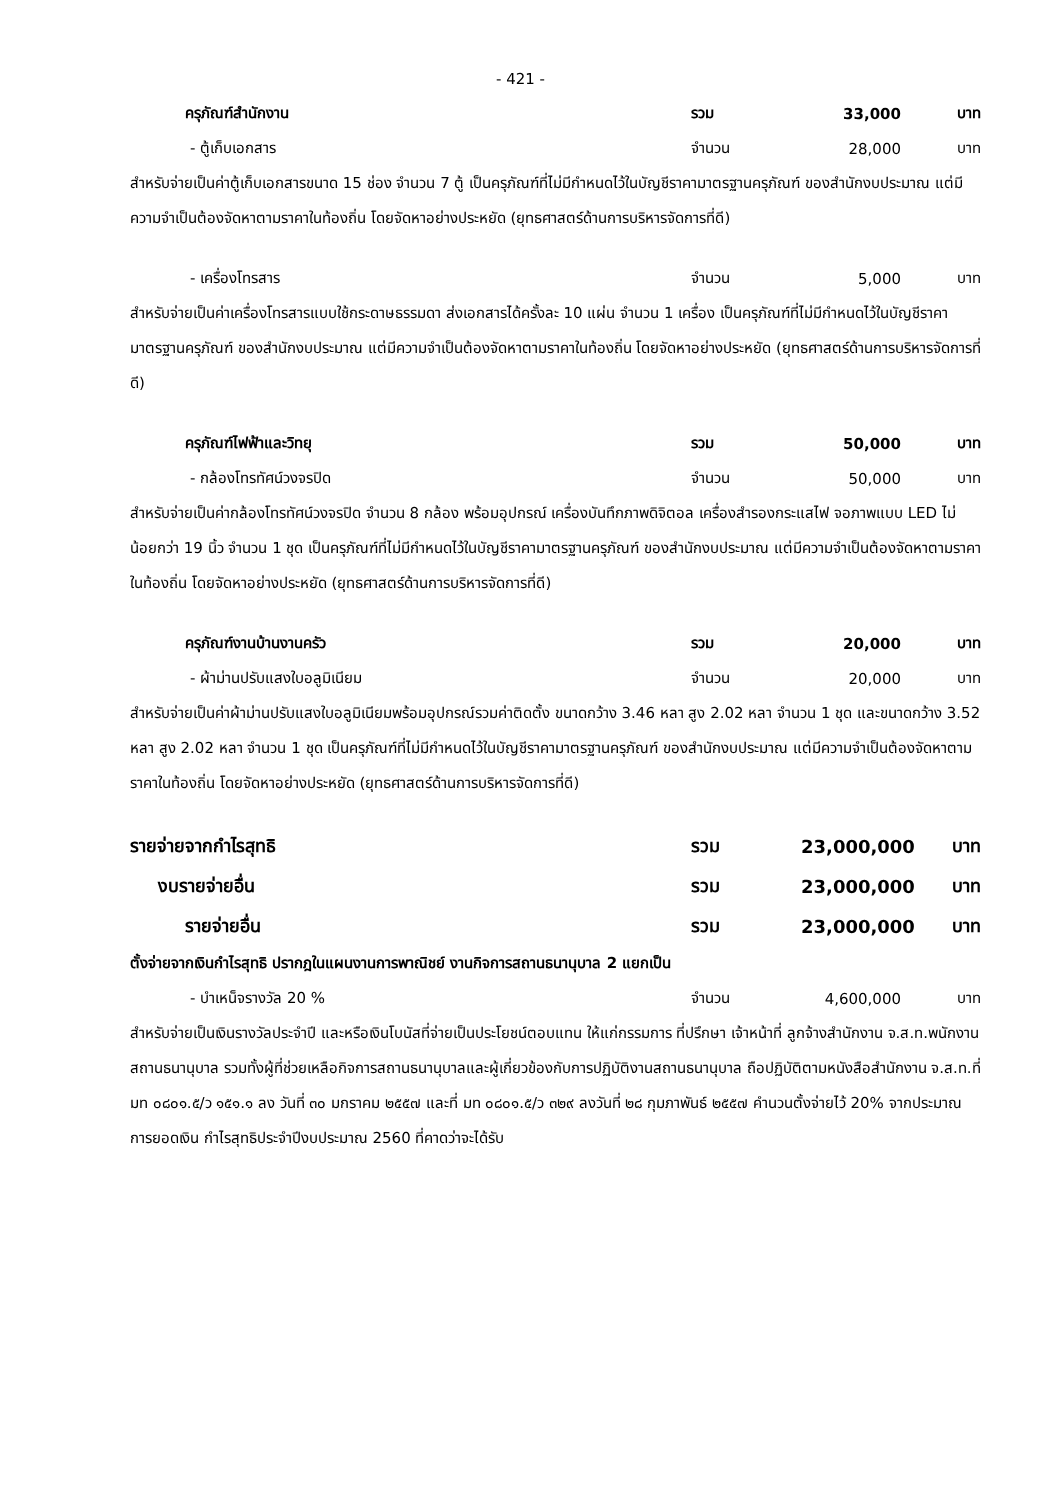- 421 -
ครุภัณฑ์สำนักงาน รวม 33,000 บาท
- ตู้เก็บเอกสาร จำนวน 28,000 บาท
สำหรับจ่ายเป็นค่าตู้เก็บเอกสารขนาด 15 ช่อง จำนวน 7 ตู้ เป็นครุภัณฑ์ที่ไม่มีกำหนดไว้ในบัญชีราคามาตรฐานครุภัณฑ์ ของสำนักงบประมาณ แต่มีความจำเป็นต้องจัดหาตามราคาในท้องถิ่น โดยจัดหาอย่างประหยัด (ยุทธศาสตร์ด้านการบริหารจัดการที่ดี)
- เครื่องโทรสาร จำนวน 5,000 บาท
สำหรับจ่ายเป็นค่าเครื่องโทรสารแบบใช้กระดาษธรรมดา ส่งเอกสารได้ครั้งละ 10 แผ่น จำนวน 1 เครื่อง เป็นครุภัณฑ์ที่ไม่มีกำหนดไว้ในบัญชีราคามาตรฐานครุภัณฑ์ ของสำนักงบประมาณ แต่มีความจำเป็นต้องจัดหาตามราคาในท้องถิ่น โดยจัดหาอย่างประหยัด (ยุทธศาสตร์ด้านการบริหารจัดการที่ดี)
ครุภัณฑ์ไฟฟ้าและวิทยุ รวม 50,000 บาท
- กล้องโทรทัศน์วงจรปิด จำนวน 50,000 บาท
สำหรับจ่ายเป็นค่ากล้องโทรทัศน์วงจรปิด จำนวน 8 กล้อง พร้อมอุปกรณ์ เครื่องบันทึกภาพดิจิตอล เครื่องสำรองกระแสไฟ จอภาพแบบ LED ไม่น้อยกว่า 19 นิ้ว จำนวน 1 ชุด เป็นครุภัณฑ์ที่ไม่มีกำหนดไว้ในบัญชีราคามาตรฐานครุภัณฑ์ ของสำนักงบประมาณ แต่มีความจำเป็นต้องจัดหาตามราคาในท้องถิ่น โดยจัดหาอย่างประหยัด (ยุทธศาสตร์ด้านการบริหารจัดการที่ดี)
ครุภัณฑ์งานบ้านงานครัว รวม 20,000 บาท
- ผ้าม่านปรับแสงใบอลูมิเนียม จำนวน 20,000 บาท
สำหรับจ่ายเป็นค่าผ้าม่านปรับแสงใบอลูมิเนียมพร้อมอุปกรณ์รวมค่าติดตั้ง ขนาดกว้าง 3.46 หลา สูง 2.02 หลา จำนวน 1 ชุด และขนาดกว้าง 3.52 หลา สูง 2.02 หลา จำนวน 1 ชุด เป็นครุภัณฑ์ที่ไม่มีกำหนดไว้ในบัญชีราคามาตรฐานครุภัณฑ์ ของสำนักงบประมาณ แต่มีความจำเป็นต้องจัดหาตามราคาในท้องถิ่น โดยจัดหาอย่างประหยัด (ยุทธศาสตร์ด้านการบริหารจัดการที่ดี)
รายจ่ายจากกำไรสุทธิ รวม 23,000,000 บาท
งบรายจ่ายอื่น รวม 23,000,000 บาท
รายจ่ายอื่น รวม 23,000,000 บาท
ตั้งจ่ายจากเงินกำไรสุทธิ ปรากฎในแผนงานการพาณิชย์ งานกิจการสถานธนานุบาล 2 แยกเป็น
- บำเหน็จรางวัล 20 % จำนวน 4,600,000 บาท
สำหรับจ่ายเป็นเงินรางวัลประจำปี และหรือเงินโบนัสที่จ่ายเป็นประโยชน์ตอบแทน ให้แก่กรรมการ ที่ปรึกษา เจ้าหน้าที่ ลูกจ้างสำนักงาน จ.ส.ท.พนักงานสถานธนานุบาล รวมทั้งผู้ที่ช่วยเหลือกิจการสถานธนานุบาลและผู้เกี่ยวข้องกับการปฏิบัติงานสถานธนานุบาล ถือปฏิบัติตามหนังสือสำนักงาน จ.ส.ท.ที่ มท ๐๘๐๑.๕/ว ๑๕๑.๑ ลง วันที่ ๓๐ มกราคม ๒๕๕๗ และที่ มท ๐๘๐๑.๕/ว ๓๒๙ ลงวันที่ ๒๘ กุมภาพันธ์ ๒๕๕๗ คำนวนตั้งจ่ายไว้ 20% จากประมาณการยอดเงิน กำไรสุทธิประจำปีงบประมาณ 2560 ที่คาดว่าจะได้รับ